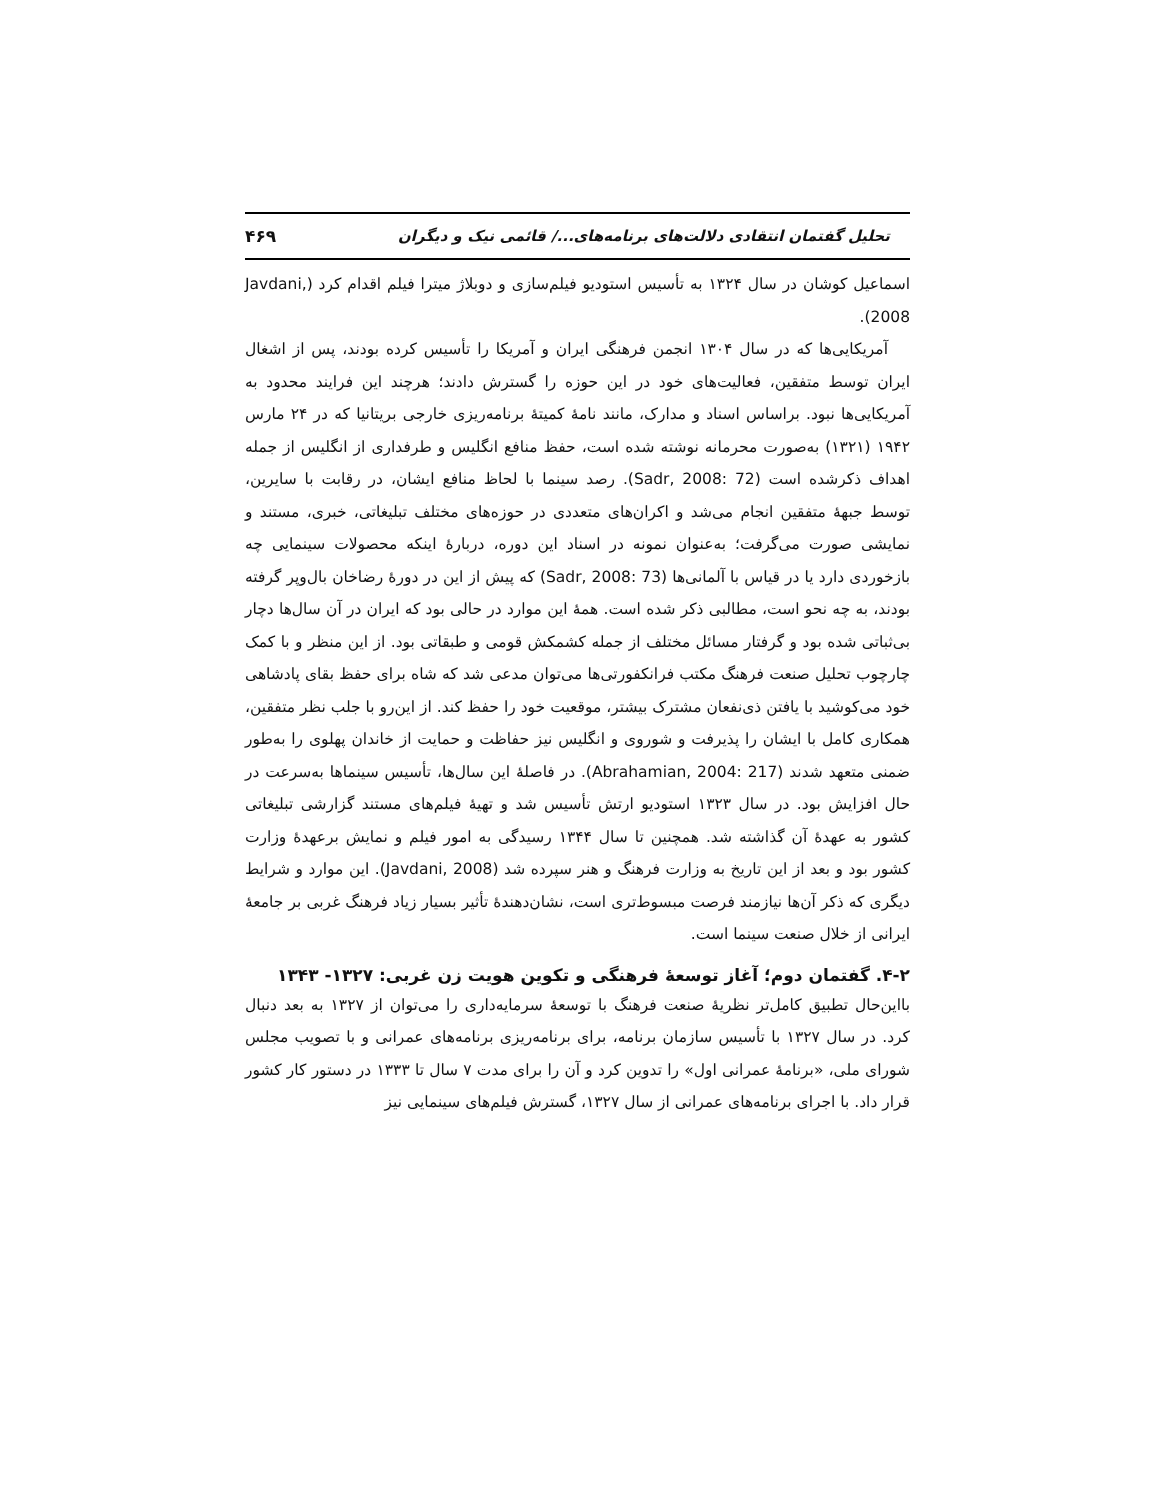تحلیل گفتمان انتقادی دلالت‌های برنامه‌های.../ قائمی نیک و دیگران ۴۶۹
اسماعیل کوشان در سال ۱۳۲۴ به تأسیس استودیو فیلم‌سازی و دوبلاژ میترا فیلم اقدام کرد (Javdani, 2008).
آمریکایی‌ها که در سال ۱۳۰۴ انجمن فرهنگی ایران و آمریکا را تأسیس کرده بودند، پس از اشغال ایران توسط متفقین، فعالیت‌های خود در این حوزه را گسترش دادند؛ هرچند این فرایند محدود به آمریکایی‌ها نبود. براساس اسناد و مدارک، مانند نامهٔ کمیتهٔ برنامه‌ریزی خارجی بریتانیا که در ۲۴ مارس ۱۹۴۲ (۱۳۲۱) به‌صورت محرمانه نوشته شده است، حفظ منافع انگلیس و طرفداری از انگلیس از جمله اهداف ذکرشده است (Sadr, 2008: 72). رصد سینما با لحاظ منافع ایشان، در رقابت با سایرین، توسط جبههٔ متفقین انجام می‌شد و اکران‌های متعددی در حوزه‌های مختلف تبلیغاتی، خبری، مستند و نمایشی صورت می‌گرفت؛ به‌عنوان نمونه در اسناد این دوره، دربارهٔ اینکه محصولات سینمایی چه بازخوردی دارد یا در قیاس با آلمانی‌ها (Sadr, 2008: 73) که پیش از این در دورهٔ رضاخان بال‌وپر گرفته بودند، به چه نحو است، مطالبی ذکر شده است. همهٔ این موارد در حالی بود که ایران در آن سال‌ها دچار بی‌ثباتی شده بود و گرفتار مسائل مختلف از جمله کشمکش قومی و طبقاتی بود. از این منظر و با کمک چارچوب تحلیل صنعت فرهنگ مکتب فرانکفورتی‌ها می‌توان مدعی شد که شاه برای حفظ بقای پادشاهی خود می‌کوشید با یافتن ذی‌نفعان مشترک بیشتر، موقعیت خود را حفظ کند. از این‌رو با جلب نظر متفقین، همکاری کامل با ایشان را پذیرفت و شوروی و انگلیس نیز حفاظت و حمایت از خاندان پهلوی را به‌طور ضمنی متعهد شدند (Abrahamian, 2004: 217). در فاصلهٔ این سال‌ها، تأسیس سینماها به‌سرعت در حال افزایش بود. در سال ۱۳۲۳ استودیو ارتش تأسیس شد و تهیهٔ فیلم‌های مستند گزارشی تبلیغاتی کشور به عهدهٔ آن گذاشته شد. همچنین تا سال ۱۳۴۴ رسیدگی به امور فیلم و نمایش برعهدهٔ وزارت کشور بود و بعد از این تاریخ به وزارت فرهنگ و هنر سپرده شد (Javdani, 2008). این موارد و شرایط دیگری که ذکر آن‌ها نیازمند فرصت مبسوط‌تری است، نشان‌دهندهٔ تأثیر بسیار زیاد فرهنگ غربی بر جامعهٔ ایرانی از خلال صنعت سینما است.
۴-۲. گفتمان دوم؛ آغاز توسعهٔ فرهنگی و تکوین هویت زن غربی: ۱۳۲۷- ۱۳۴۳
بااین‌حال تطبیق کامل‌تر نظریهٔ صنعت فرهنگ با توسعهٔ سرمایه‌داری را می‌توان از ۱۳۲۷ به بعد دنبال کرد. در سال ۱۳۲۷ با تأسیس سازمان برنامه، برای برنامه‌ریزی برنامه‌های عمرانی و با تصویب مجلس شورای ملی، «برنامهٔ عمرانی اول» را تدوین کرد و آن را برای مدت ۷ سال تا ۱۳۳۳ در دستور کار کشور قرار داد. با اجرای برنامه‌های عمرانی از سال ۱۳۲۷، گسترش فیلم‌های سینمایی نیز